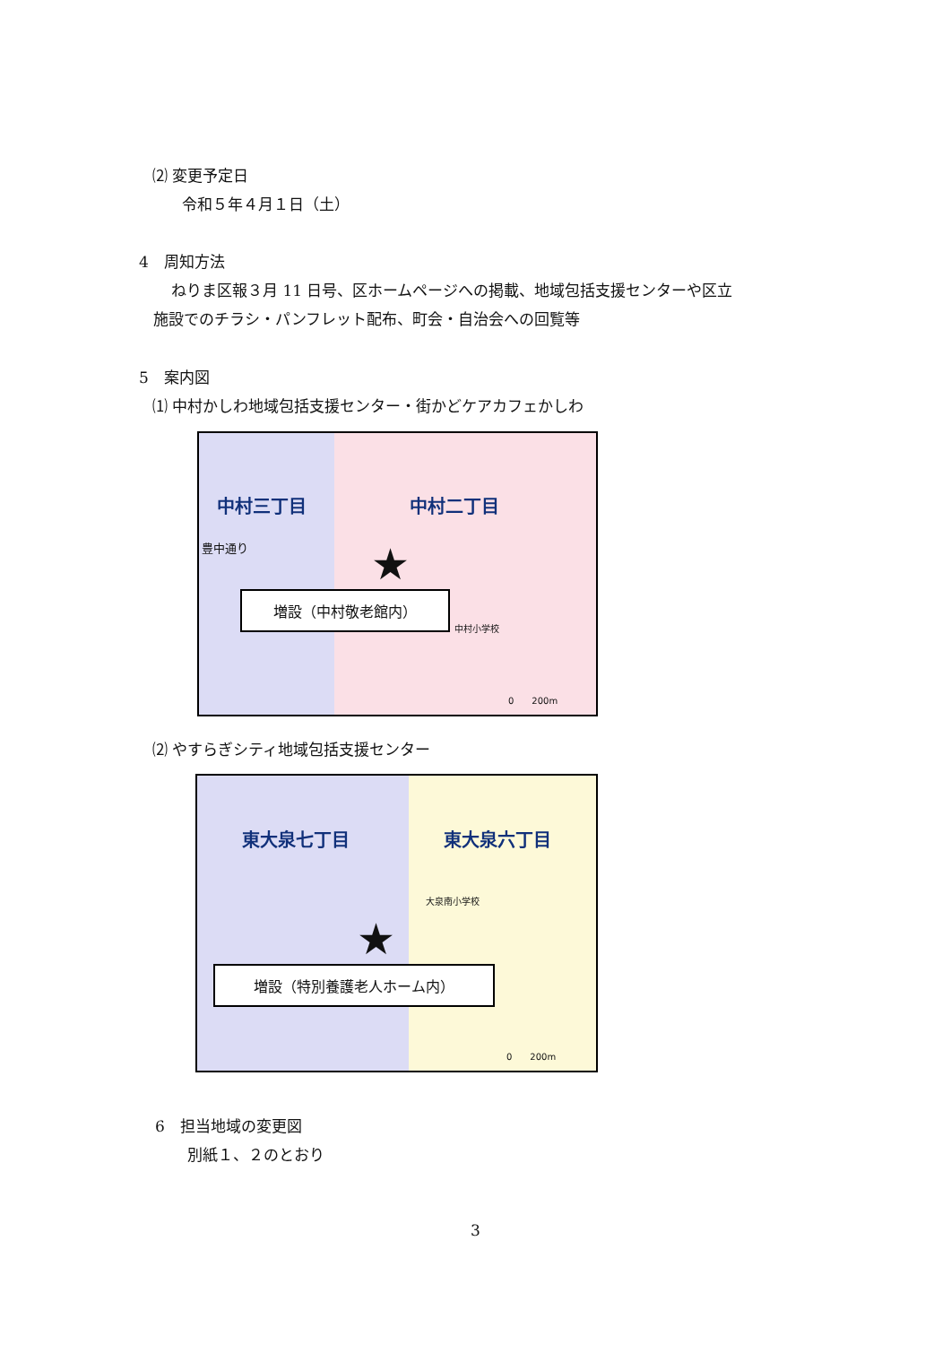⑵ 変更予定日
令和５年４月１日（土）
4　周知方法
ねりま区報３月 11 日号、区ホームページへの掲載、地域包括支援センターや区立
施設でのチラシ・パンフレット配布、町会・自治会への回覧等
5　案内図
⑴ 中村かしわ地域包括支援センター・街かどケアカフェかしわ
中村三丁目 中村二丁目
豊中通り
中村小学校
★
増設（中村敬老館内）
0　　200m
⑵ やすらぎシティ地域包括支援センター
東大泉七丁目 東大泉六丁目
大泉南小学校
★
増設（特別養護老人ホーム内）
0　　200m
6　担当地域の変更図
別紙１、２のとおり
3